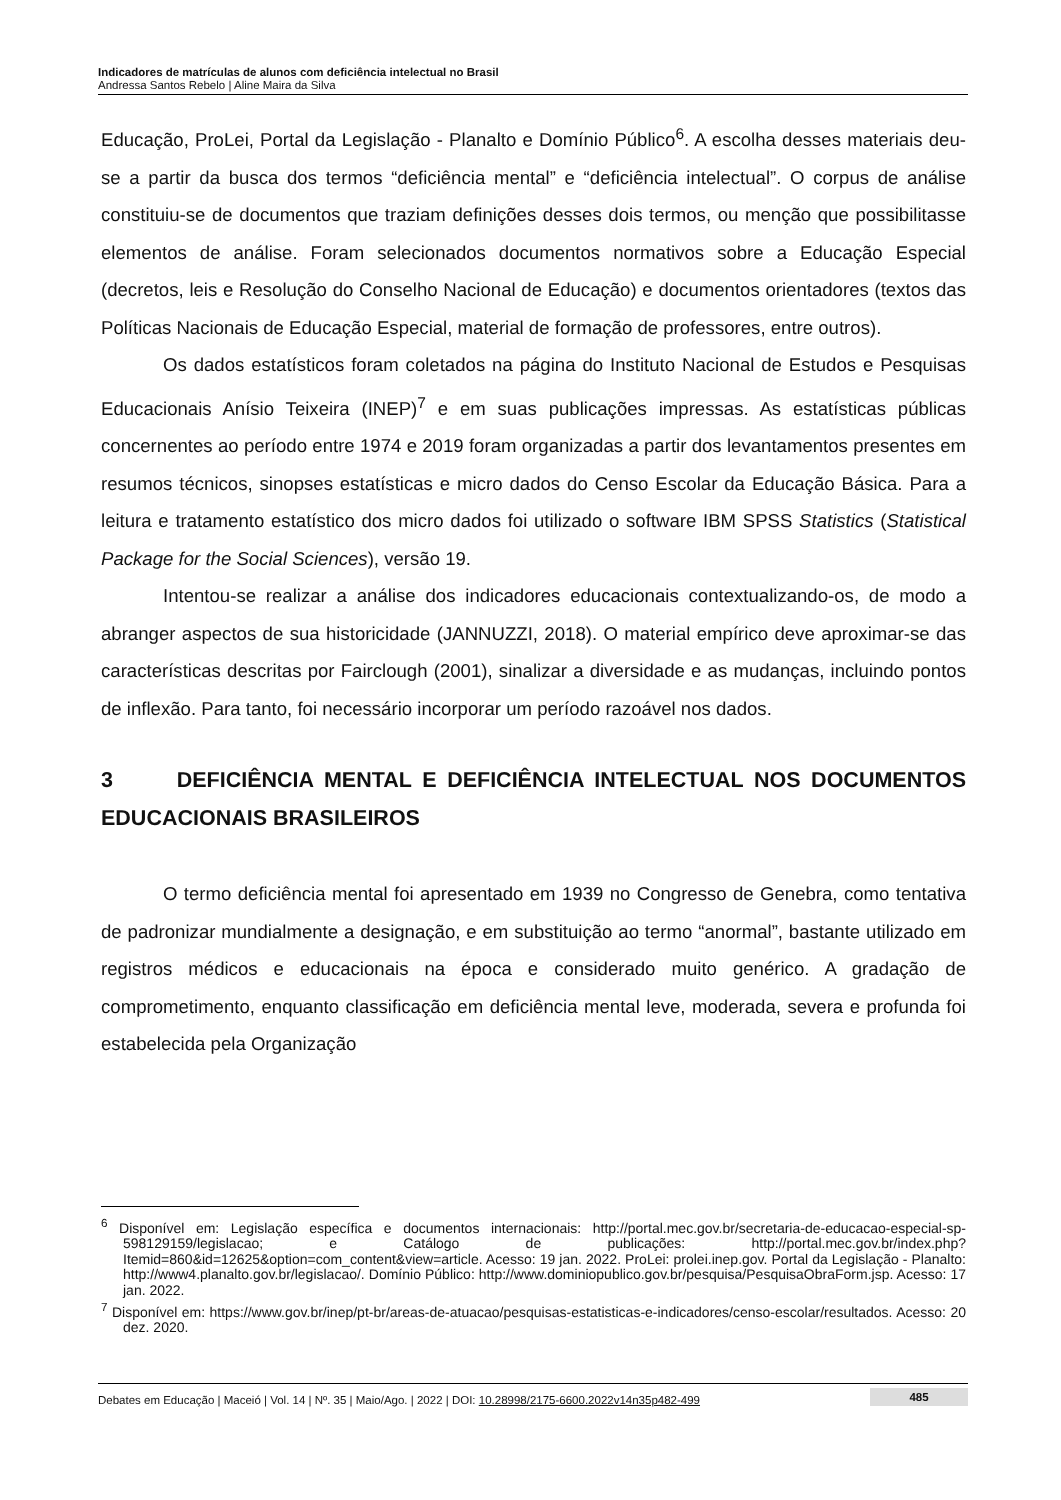Indicadores de matrículas de alunos com deficiência intelectual no Brasil
Andressa Santos Rebelo | Aline Maira da Silva
Educação, ProLei, Portal da Legislação - Planalto e Domínio Público<sup>6</sup>. A escolha desses materiais deu-se a partir da busca dos termos “deficiência mental” e “deficiência intelectual”. O corpus de análise constituiu-se de documentos que traziam definições desses dois termos, ou menção que possibilitasse elementos de análise. Foram selecionados documentos normativos sobre a Educação Especial (decretos, leis e Resolução do Conselho Nacional de Educação) e documentos orientadores (textos das Políticas Nacionais de Educação Especial, material de formação de professores, entre outros).
Os dados estatísticos foram coletados na página do Instituto Nacional de Estudos e Pesquisas Educacionais Anísio Teixeira (INEP)<sup>7</sup> e em suas publicações impressas. As estatísticas públicas concernentes ao período entre 1974 e 2019 foram organizadas a partir dos levantamentos presentes em resumos técnicos, sinopses estatísticas e micro dados do Censo Escolar da Educação Básica. Para a leitura e tratamento estatístico dos micro dados foi utilizado o software IBM SPSS Statistics (Statistical Package for the Social Sciences), versão 19.
Intentou-se realizar a análise dos indicadores educacionais contextualizando-os, de modo a abranger aspectos de sua historicidade (JANNUZZI, 2018). O material empírico deve aproximar-se das características descritas por Fairclough (2001), sinalizar a diversidade e as mudanças, incluindo pontos de inflexão. Para tanto, foi necessário incorporar um período razoável nos dados.
3 DEFICIÊNCIA MENTAL E DEFICIÊNCIA INTELECTUAL NOS DOCUMENTOS EDUCACIONAIS BRASILEIROS
O termo deficiência mental foi apresentado em 1939 no Congresso de Genebra, como tentativa de padronizar mundialmente a designação, e em substituição ao termo “anormal”, bastante utilizado em registros médicos e educacionais na época e considerado muito genérico. A gradação de comprometimento, enquanto classificação em deficiência mental leve, moderada, severa e profunda foi estabelecida pela Organização
<sup>6</sup> Disponível em: Legislação específica e documentos internacionais: http://portal.mec.gov.br/secretaria-de-educacao-especial-sp-598129159/legislacao; e Catálogo de publicações: http://portal.mec.gov.br/index.php?Itemid=860&id=12625&option=com_content&view=article. Acesso: 19 jan. 2022. ProLei: prolei.inep.gov. Portal da Legislação - Planalto: http://www4.planalto.gov.br/legislacao/. Domínio Público: http://www.dominiopublico.gov.br/pesquisa/PesquisaObraForm.jsp. Acesso: 17 jan. 2022.
<sup>7</sup> Disponível em: https://www.gov.br/inep/pt-br/areas-de-atuacao/pesquisas-estatisticas-e-indicadores/censo-escolar/resultados. Acesso: 20 dez. 2020.
Debates em Educação | Maceió | Vol. 14 | Nº. 35 | Maio/Ago. | 2022 | DOI: 10.28998/2175-6600.2022v14n35p482-499 485